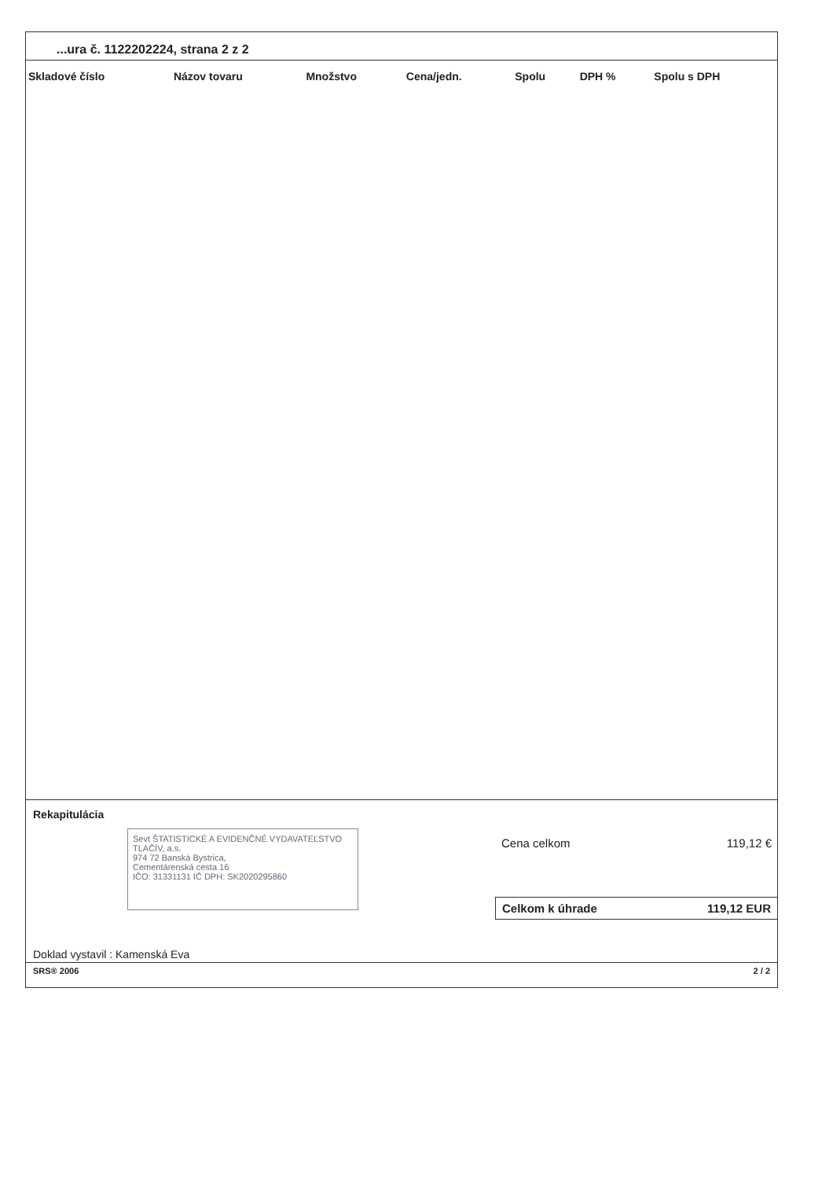...ura č. 1122202224, strana 2 z 2
| Skladové číslo | Názov tovaru | Množstvo | Cena/jedn. | Spolu | DPH % | Spolu s DPH |
| --- | --- | --- | --- | --- | --- | --- |
Rekapitulácia
Sevt ŠTATISTICKÉ A EVIDENČNÉ VYDAVATEĽSTVO TLAČÍV, a.s.
974 72 Banská Bystrica,
Cementárenská cesta 16
IČO: 31331131 IČ DPH: SK2020295860
Cena celkom 119,12 €
Celkom k úhrade 119,12 EUR
Doklad vystavil : Kamenská Eva
SRS® 2006 2 / 2